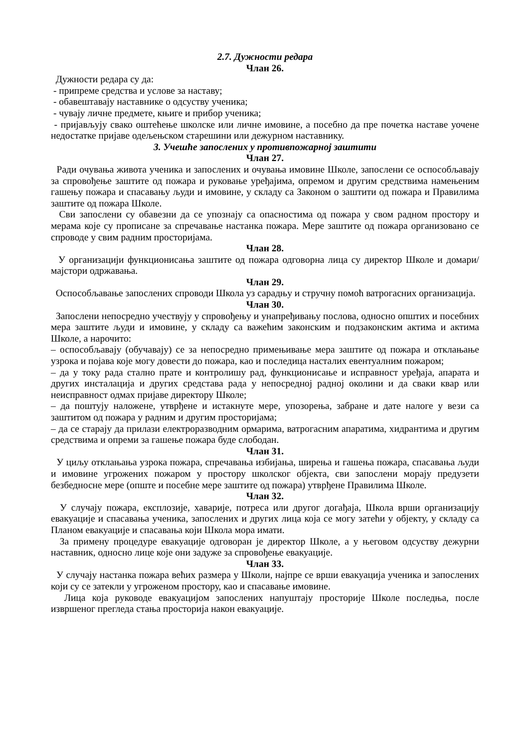2.7. Дужности редара
Члан 26.
Дужности редара су да:
- припреме средства и услове за наставу;
- обавештавају наставнике о одсуству ученика;
- чувају личне предмете, књиге и прибор ученика;
- пријављују свако оштећење школске или личне имовине, а посебно да пре почетка наставе уочене недостатке пријаве одељењском старешини или дежурном наставнику.
3. Учешће запослених у противпожарној заштити
Члан 27.
Ради очувања живота ученика и запослених и очувања имовине Школе, запослени се оспособљавају за спровођење заштите од пожара и руковање уређајима, опремом и другим средствима намењеним гашењу пожара и спасавању људи и имовине, у складу са Законом о заштити од пожара и Правилима заштите од пожара Школе.
Сви запослени су обавезни да се упознају са опасностима од пожара у свом радном простору и мерама које су прописане за спречавање настанка пожара. Мере заштите од пожара организовано се спроводе у свим радним просторијама.
Члан 28.
У организацији функционисања заштите од пожара одговорна лица су директор Школе и домари/мајстори одржавања.
Члан 29.
Оспособљавање запослених спроводи Школа уз сарадњу и стручну помоћ ватрогасних организација.
Члан 30.
Запослени непосредно учествују у спровођењу и унапређивању послова, односно општих и посебних мера заштите људи и имовине, у складу са важећим законским и подзаконским актима и актима Школе, а нарочито:
– оспособљавају (обучавају) се за непосредно примењивање мера заштите од пожара и отклањање узрока и појава које могу довести до пожара, као и последица насталих евентуалним пожаром;
– да у току рада стално прате и контролишу рад, функционисање и исправност уређаја, апарата и других инсталација и других средстава рада у непосредној радној околини и да сваки квар или неисправност одмах пријаве директору Школе;
– да поштују наложене, утврђене и истакнуте мере, упозорења, забране и дате налоге у вези са заштитом од пожара у радним и другим просторијама;
– да се старају да прилази електроразводним ормарима, ватрогасним апаратима, хидрантима и другим средствима и опреми за гашење пожара буде слободан.
Члан 31.
У циљу отклањања узрока пожара, спречавања избијања, ширења и гашења пожара, спасавања људи и имовине угрожених пожаром у простору школског објекта, сви запослени морају предузети безбедносне мере (опште и посебне мере заштите од пожара) утврђене Правилима Школе.
Члан 32.
У случају пожара, експлозије, хаварије, потреса или другог догађаја, Школа врши организацију евакуације и спасавања ученика, запослених и других лица која се могу затећи у објекту, у складу са Планом евакуације и спасавања који Школа мора имати.
За примену процедуре евакуације одговоран је директор Школе, а у његовом одсуству дежурни наставник, односно лице које они задуже за спровођење евакуације.
Члан 33.
У случају настанка пожара већих размера у Школи, најпре се врши евакуација ученика и запослених који су се затекли у угроженом простору, као и спасавање имовине.
Лица која руководе евакуацијом запослених напуштају просторије Школе последња, после извршеног прегледа стања просторија након евакуације.